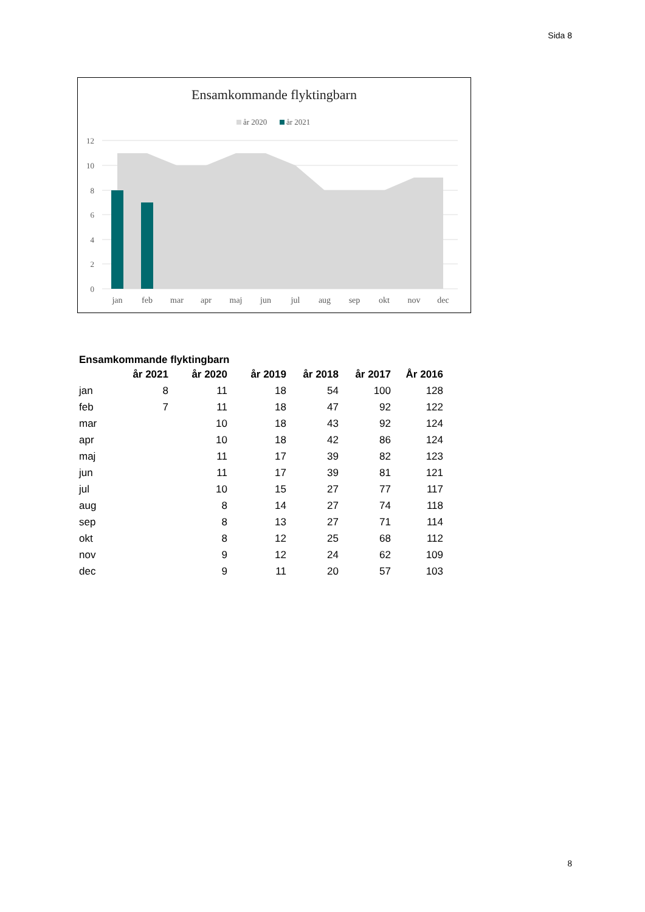Sida 8
Ensamkommande flyktingbarn
år 2020
år 2021
12
10
8
6
4
2
0
jan
feb
mar
apr
maj
jun
jul
aug
sep
okt
nov
dec
Ensamkommande flyktingbarn
| | år 2021 | år 2020 | år 2019 | år 2018 | år 2017 | År 2016 |
| --- | --- | --- | --- | --- | --- | --- |
| jan | 8 | 11 | 18 | 54 | 100 | 128 |
| feb | 7 | 11 | 18 | 47 | 92 | 122 |
| mar | | 10 | 18 | 43 | 92 | 124 |
| apr | | 10 | 18 | 42 | 86 | 124 |
| maj | | 11 | 17 | 39 | 82 | 123 |
| jun | | 11 | 17 | 39 | 81 | 121 |
| jul | | 10 | 15 | 27 | 77 | 117 |
| aug | | 8 | 14 | 27 | 74 | 118 |
| sep | | 8 | 13 | 27 | 71 | 114 |
| okt | | 8 | 12 | 25 | 68 | 112 |
| nov | | 9 | 12 | 24 | 62 | 109 |
| dec | | 9 | 11 | 20 | 57 | 103 |
8